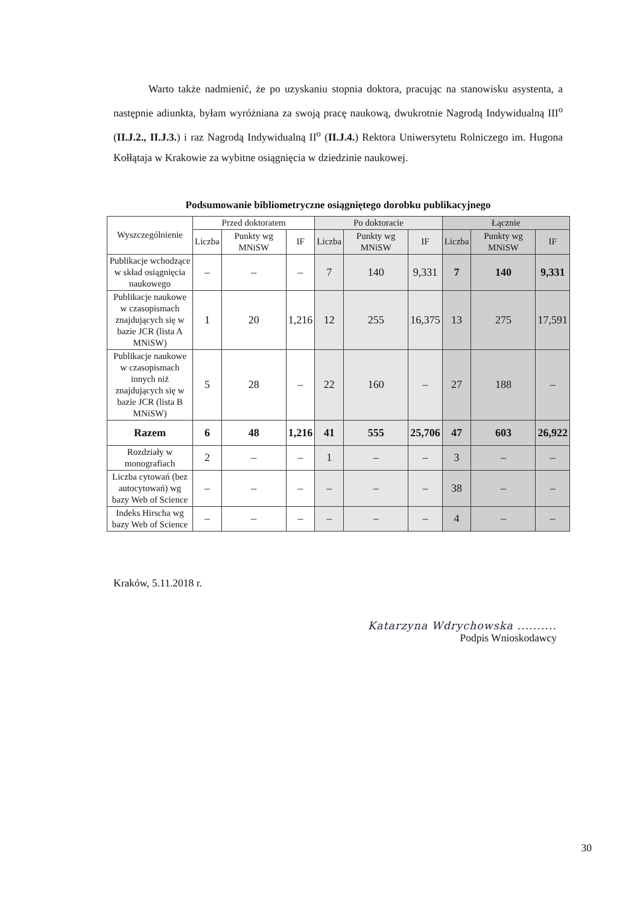Warto także nadmienić, że po uzyskaniu stopnia doktora, pracując na stanowisku asystenta, a następnie adiunkta, byłam wyróżniana za swoją pracę naukową, dwukrotnie Nagrodą Indywidualną III<sup>o</sup> (II.J.2., II.J.3.) i raz Nagrodą Indywidualną II<sup>o</sup> (II.J.4.) Rektora Uniwersytetu Rolniczego im. Hugona Kołłątaja w Krakowie za wybitne osiągnięcia w dziedzinie naukowej.
Podsumowanie bibliometryczne osiągniętego dorobku publikacyjnego
| Wyszczególnienie | Przed doktoratem | | | Po doktoracie | | | Łącznie | | |
| --- | --- | --- | --- | --- | --- | --- | --- | --- | --- |
| | Liczba | Punkty wg MNiSW | IF | Liczba | Punkty wg MNiSW | IF | Liczba | Punkty wg MNiSW | IF |
| Publikacje wchodzące w skład osiągnięcia naukowego | – | – | – | 7 | 140 | 9,331 | 7 | 140 | 9,331 |
| Publikacje naukowe w czasopismach znajdujących się w bazie JCR (lista A MNiSW) | 1 | 20 | 1,216 | 12 | 255 | 16,375 | 13 | 275 | 17,591 |
| Publikacje naukowe w czasopismach innych niż znajdujących się w bazie JCR (lista B MNiSW) | 5 | 28 | – | 22 | 160 | – | 27 | 188 | – |
| Razem | 6 | 48 | 1,216 | 41 | 555 | 25,706 | 47 | 603 | 26,922 |
| Rozdziały w monografiach | 2 | – | – | 1 | – | – | 3 | – | – |
| Liczba cytowań (bez autocytowań) wg bazy Web of Science | – | – | – | – | – | – | 38 | – | – |
| Indeks Hirscha wg bazy Web of Science | – | – | – | – | – | – | 4 | – | – |
Kraków, 5.11.2018 r.
Katarzyna Wdrychowska ..........
Podpis Wnioskodawcy
30